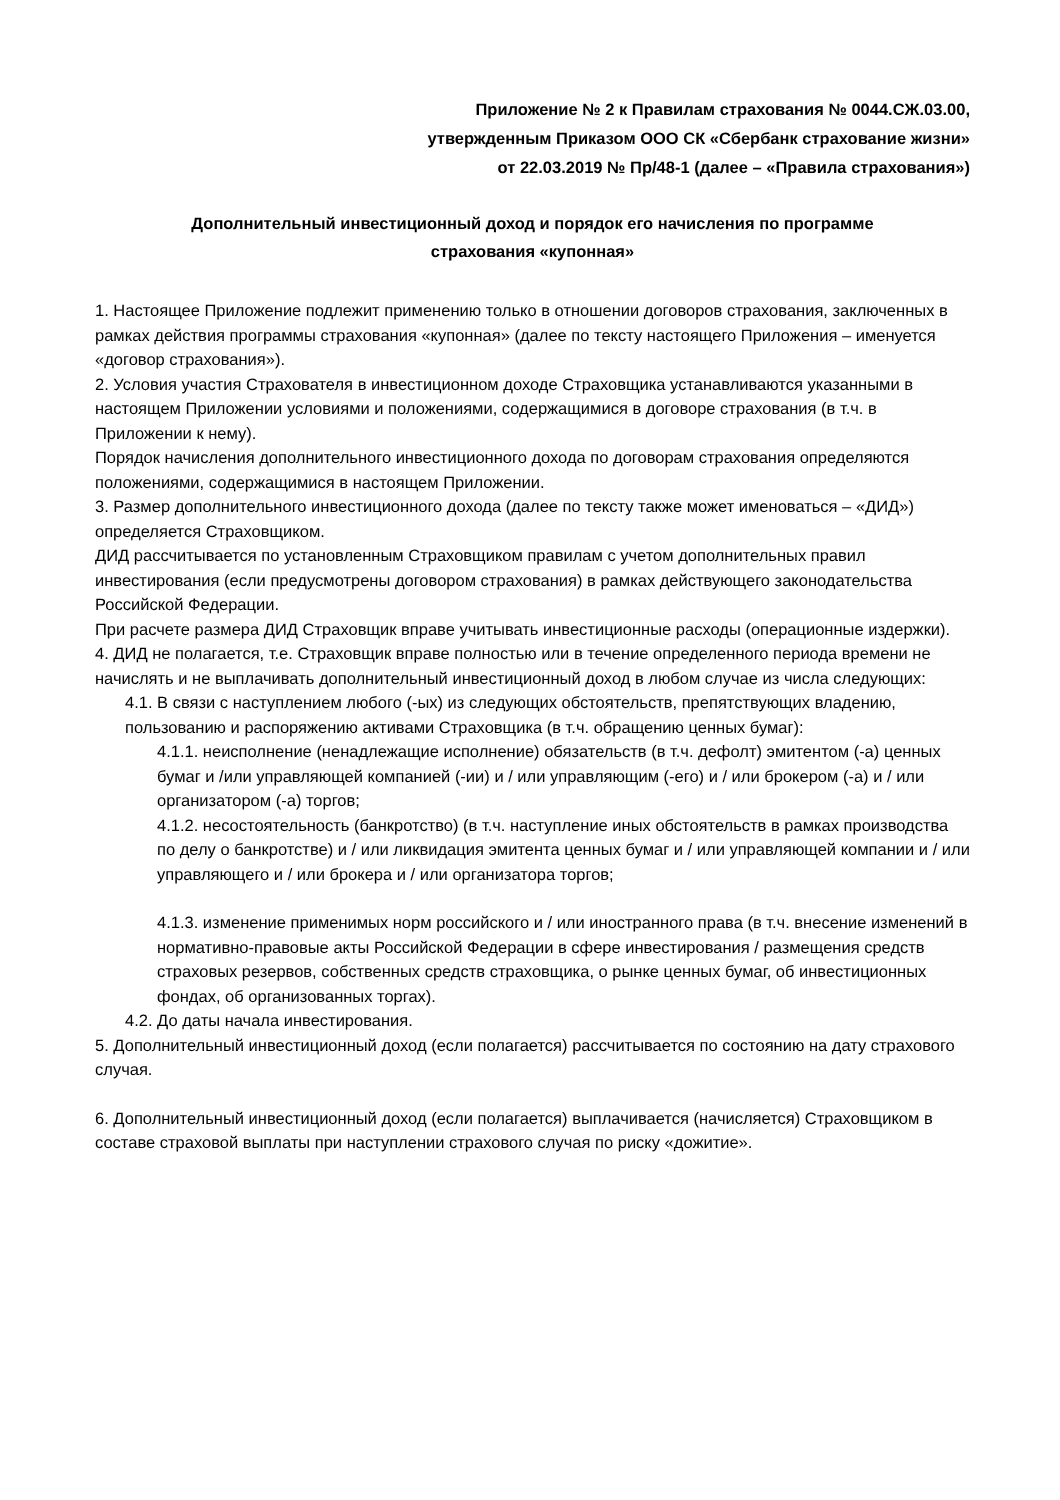Приложение № 2 к Правилам страхования № 0044.СЖ.03.00,
утвержденным Приказом ООО СК «Сбербанк страхование жизни»
от 22.03.2019 № Пр/48-1 (далее – «Правила страхования»)
Дополнительный инвестиционный доход и порядок его начисления по программе
страхования «купонная»
1. Настоящее Приложение подлежит применению только в отношении договоров страхования, заключенных в рамках действия программы страхования «купонная» (далее по тексту настоящего Приложения – именуется «договор страхования»).
2. Условия участия Страхователя в инвестиционном доходе Страховщика устанавливаются указанными в настоящем Приложении условиями и положениями, содержащимися в договоре страхования (в т.ч. в Приложении к нему).
Порядок начисления дополнительного инвестиционного дохода по договорам страхования определяются положениями, содержащимися в настоящем Приложении.
3. Размер дополнительного инвестиционного дохода (далее по тексту также может именоваться – «ДИД») определяется Страховщиком.
ДИД рассчитывается по установленным Страховщиком правилам с учетом дополнительных правил инвестирования (если предусмотрены договором страхования) в рамках действующего законодательства Российской Федерации.
При расчете размера ДИД Страховщик вправе учитывать инвестиционные расходы (операционные издержки).
4. ДИД не полагается, т.е. Страховщик вправе полностью или в течение определенного периода времени не начислять и не выплачивать дополнительный инвестиционный доход в любом случае из числа следующих:
4.1. В связи с наступлением любого (-ых) из следующих обстоятельств, препятствующих владению, пользованию и распоряжению активами Страховщика (в т.ч. обращению ценных бумаг):
4.1.1. неисполнение (ненадлежащие исполнение) обязательств (в т.ч. дефолт) эмитентом (-а) ценных бумаг и /или управляющей компанией (-ии) и / или управляющим (-его) и / или брокером (-а) и / или организатором (-а) торгов;
4.1.2. несостоятельность (банкротство) (в т.ч. наступление иных обстоятельств в рамках производства по делу о банкротстве) и / или ликвидация эмитента ценных бумаг и / или управляющей компании и / или управляющего и / или брокера и / или организатора торгов;
4.1.3. изменение применимых норм российского и / или иностранного права (в т.ч. внесение изменений в нормативно-правовые акты Российской Федерации в сфере инвестирования / размещения средств страховых резервов, собственных средств страховщика, о рынке ценных бумаг, об инвестиционных фондах, об организованных торгах).
4.2. До даты начала инвестирования.
5. Дополнительный инвестиционный доход (если полагается) рассчитывается по состоянию на дату страхового случая.
6. Дополнительный инвестиционный доход (если полагается) выплачивается (начисляется) Страховщиком в составе страховой выплаты при наступлении страхового случая по риску «дожитие».